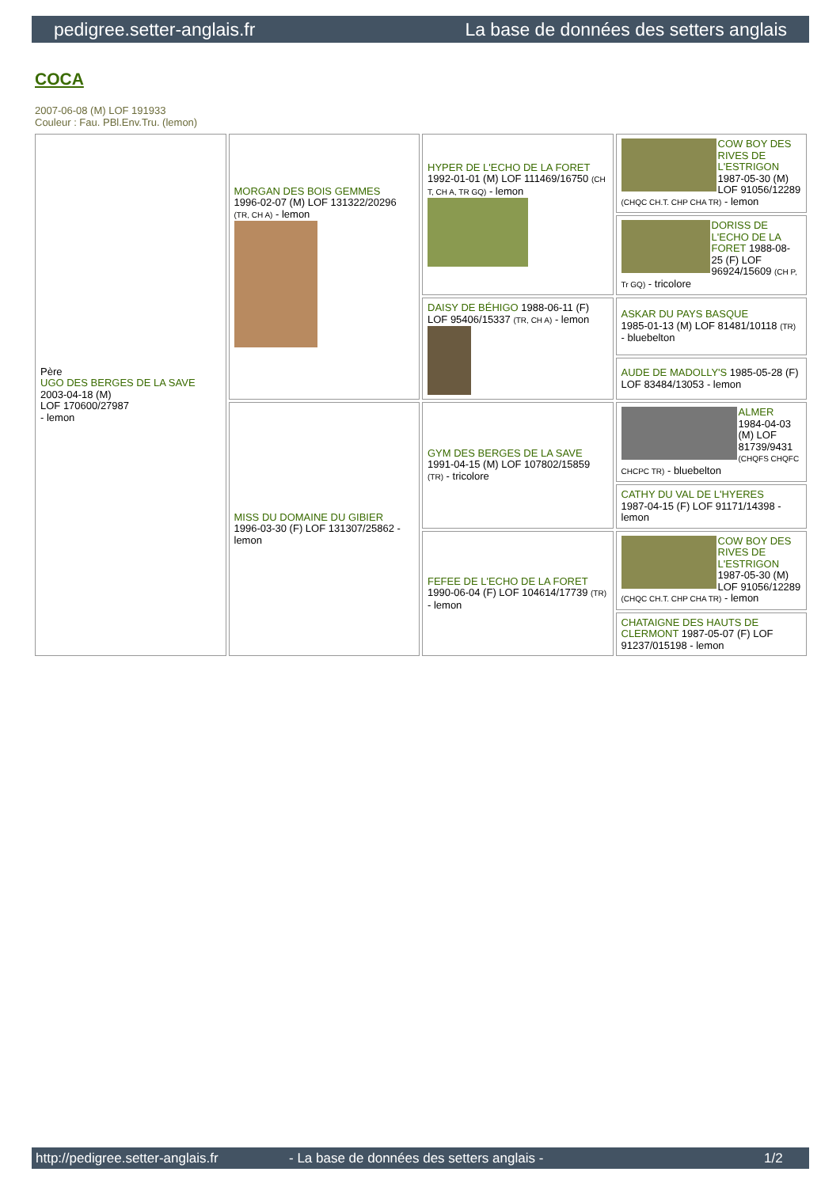pedigree.setter-anglais.fr La base de données des setters anglais
COCA
2007-06-08 (M) LOF 191933
Couleur : Fau. PBl.Env.Tru. (lemon)
| Père UGO DES BERGES DE LA SAVE 2003-04-18 (M) LOF 170600/27987 - lemon | MORGAN DES BOIS GEMMES 1996-02-07 (M) LOF 131322/20296 (TR, CH A) - lemon | HYPER DE L'ECHO DE LA FORET 1992-01-01 (M) LOF 111469/16750 (CH T, CH A, TR GQ) - lemon | COW BOY DES RIVES DE L'ESTRIGON 1987-05-30 (M) LOF 91056/12289 (CHQC CH.T. CHP CHA TR) - lemon |
| | | | DORISS DE L'ECHO DE LA FORET 1988-08-25 (F) LOF 96924/15609 (CH P, Tr GQ) - tricolore |
| | | DAISY DE BÉHIGO 1988-06-11 (F) LOF 95406/15337 (TR, CH A) - lemon | ASKAR DU PAYS BASQUE 1985-01-13 (M) LOF 81481/10118 (TR) - bluebelton |
| | | | AUDE DE MADOLLY'S 1985-05-28 (F) LOF 83484/13053 - lemon |
| | MISS DU DOMAINE DU GIBIER 1996-03-30 (F) LOF 131307/25862 - lemon | GYM DES BERGES DE LA SAVE 1991-04-15 (M) LOF 107802/15859 (TR) - tricolore | ALMER 1984-04-03 (M) LOF 81739/9431 (CHQFS CHQFC CHCPC TR) - bluebelton |
| | | | CATHY DU VAL DE L'HYERES 1987-04-15 (F) LOF 91171/14398 - lemon |
| | | FEFEE DE L'ECHO DE LA FORET 1990-06-04 (F) LOF 104614/17739 (TR) - lemon | COW BOY DES RIVES DE L'ESTRIGON 1987-05-30 (M) LOF 91056/12289 (CHQC CH.T. CHP CHA TR) - lemon |
| | | | CHATAIGNE DES HAUTS DE CLERMONT 1987-05-07 (F) LOF 91237/015198 - lemon |
http://pedigree.setter-anglais.fr - La base de données des setters anglais - 1/2